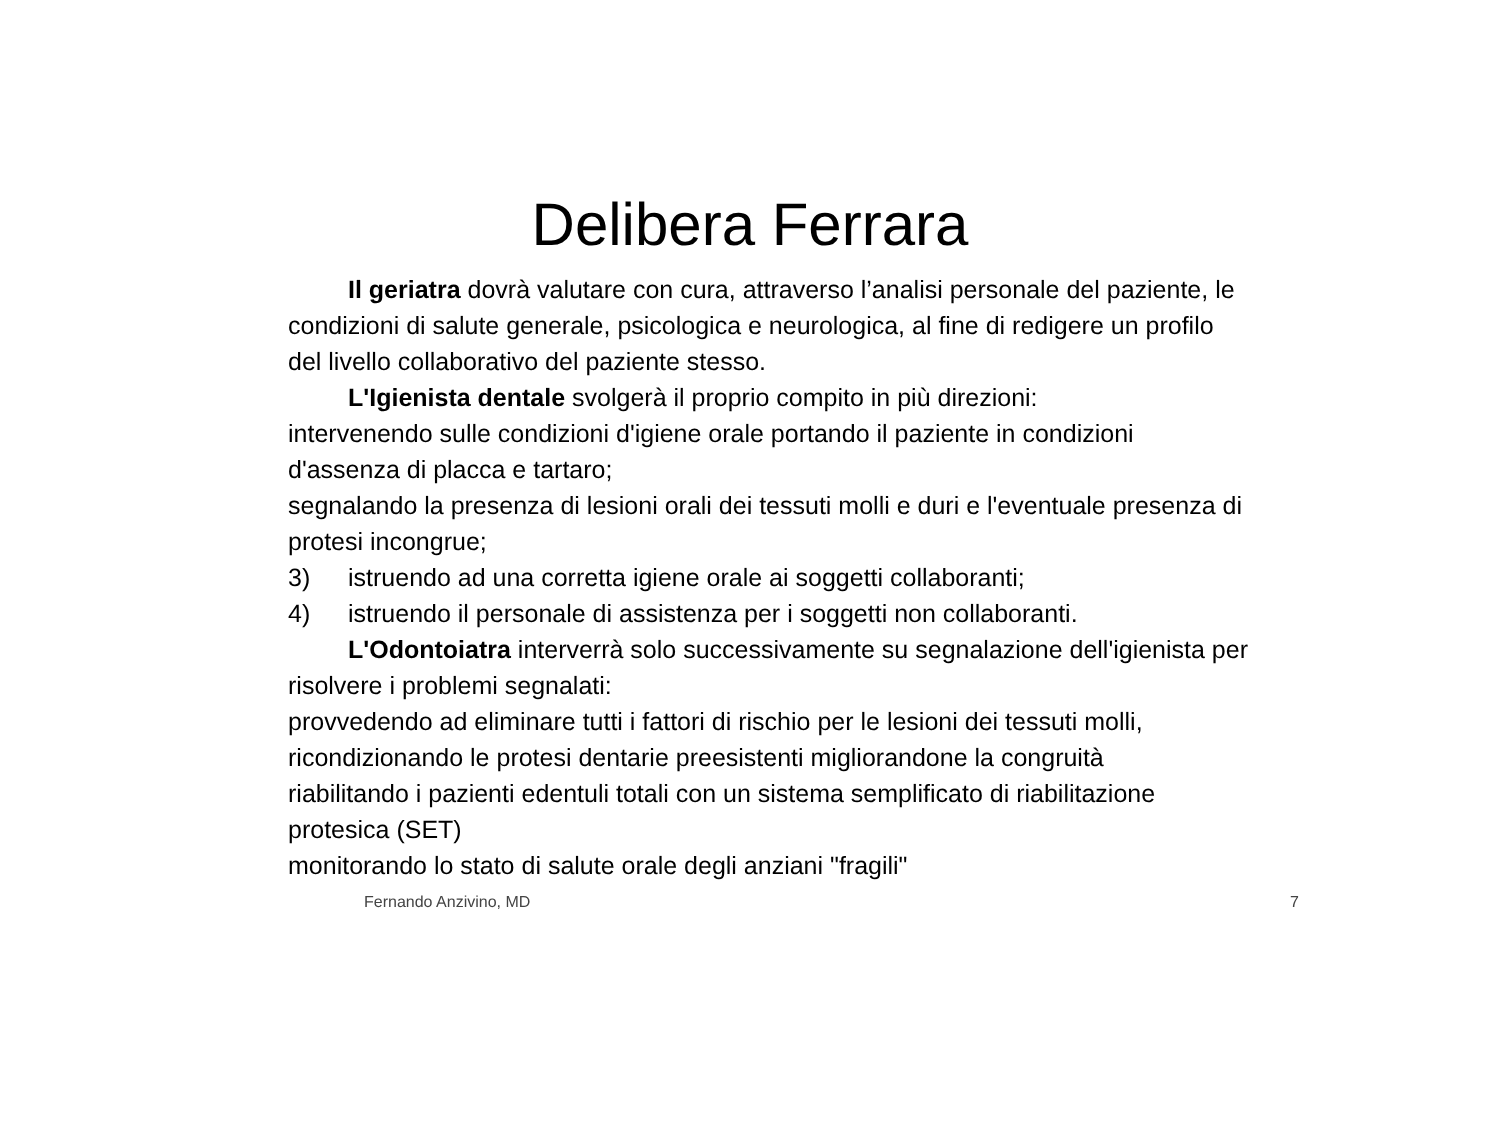Delibera Ferrara
Il geriatra dovrà valutare con cura, attraverso l’analisi personale del paziente, le condizioni di salute generale, psicologica e neurologica, al fine di redigere un profilo del livello collaborativo del paziente stesso.
L'Igienista dentale svolgerà il proprio compito in più direzioni:
intervenendo sulle condizioni d'igiene orale portando il paziente in condizioni d'assenza di placca e tartaro;
segnalando la presenza di lesioni orali dei tessuti molli e duri e l'eventuale presenza di protesi incongrue;
3) istruendo ad una corretta igiene orale ai soggetti collaboranti;
4) istruendo il personale di assistenza per i soggetti non collaboranti.
L'Odontoiatra interverrà solo successivamente su segnalazione dell'igienista per risolvere i problemi segnalati:
provvedendo ad eliminare tutti i fattori di rischio per le lesioni dei tessuti molli,
ricondizionando le protesi dentarie preesistenti migliorandone la congruità
riabilitando i pazienti edentuli totali con un sistema semplificato di riabilitazione protesica (SET)
monitorando lo stato di salute orale degli anziani "fragili"
Fernando Anzivino, MD 7